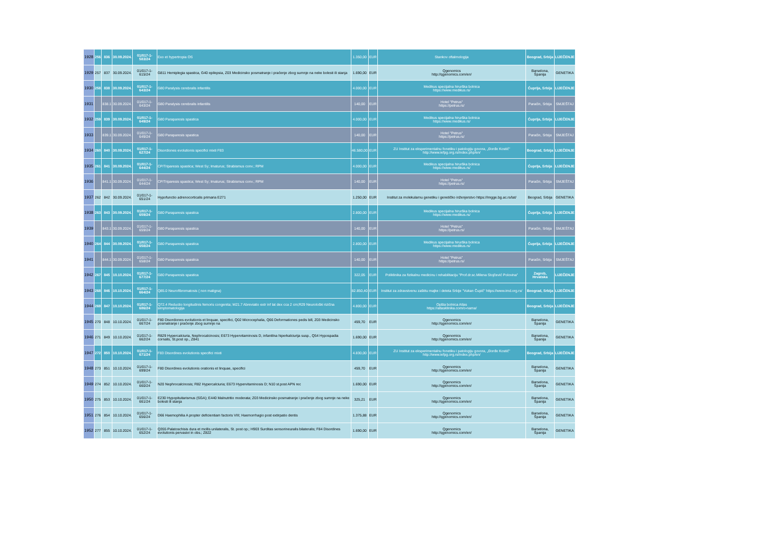| 1928 | 256 | 836 | 30.09.2024. | 01/017-1-583/24 | Exo et hypertropia OS | 1.350,00 | EUR | Stankov oftalmologija | Beograd, Srbija | LIJEČENJE |
| 1929 | 257 | 837 | 30.09.2024. | 01/017-1-615/24 | G811 Hemiplegia spastica, G40 epilepsia, Z03 Medicinsko posmatranje i praćenje zbog sumnje na neke bolesti ili stanja | 1.690,00 | EUR | Qgenomics http://qgenomics.com/en/ | Barselona, Španija | GENETIKA |
| 1930 | 258 | 838 | 30.09.2024. | 01/017-1-643/24 | G80 Paralysis cerebralis infantilis | 4.000,00 | EUR | Medikus specijalna hirurška bolnica https://www.medikus.rs/ | Ćuprija, Srbija | LIJEČENJE |
| 1931 | | 838.1 | 30.09.2024. | 01/017-1-643/24 | G80 Paralysis cerebralis infantilis | 140,00 | EUR | Hotel "Petrus" https://petrus.rs/ | Paraćin, Srbija | SMJEŠTAJ |
| 1932 | 259 | 839 | 30.09.2024. | 01/017-1-649/24 | G80 Paraparesis spastica | 4.000,00 | EUR | Medikus specijalna hirurška bolnica https://www.medikus.rs/ | Ćuprija, Srbija | LIJEČENJE |
| 1933 | | 839.1 | 30.09.2024. | 01/017-1-649/24 | G80 Paraparesis spastica | 140,00 | EUR | Hotel "Petrus" https://petrus.rs/ | Paraćin, Srbija | SMJEŠTAJ |
| 1934 | 260 | 840 | 30.09.2024. | 01/017-1-627/24 | Disordiones evolutionis specifici mixti F83 | 46.580,00 | EUR | ZU Institut za eksperimentalnu fonetiku i patologiju govora, „Đorđe Kostić" http://www.iefpg.org.rs/index.php/en/ | Beograd, Srbija | LIJEČENJE |
| 1935 | 261 | 841 | 30.09.2024. | 01/017-1-644/24 | CP/Triparesis spastica; West Sy; Imaturus; Strabismus conv.; RPM | 4.000,00 | EUR | Medikus specijalna hirurška bolnica https://www.medikus.rs/ | Ćuprija, Srbija | LIJEČENJE |
| 1936 | | 841.1 | 30.09.2024. | 01/017-1-644/24 | CP/Triparesis spastica; West Sy; Imaturus; Strabismus conv.; RPM | 140,00 | EUR | Hotel "Petrus" https://petrus.rs/ | Paraćin, Srbija | SMJEŠTAJ |
| 1937 | 262 | 842 | 30.09.2024. | 01/017-1-651/24 | Hypofunctio adrenocorticalis primaria E271 | 1.250,00 | EUR | Institut za molekularnu genetiku i genetičko inženjerstvo https://imgge.bg.ac.rs/lat/ | Beograd, Srbija | GENETIKA |
| 1938 | 263 | 843 | 30.09.2024. | 01/017-1-659/24 | G80 Paraparesis spastica | 2.800,00 | EUR | Medikus specijalna hirurška bolnica https://www.medikus.rs/ | Ćuprija, Srbija | LIJEČENJE |
| 1939 | | 843.1 | 30.09.2024. | 01/017-1-659/24 | G80 Paraparesis spastica | 140,00 | EUR | Hotel "Petrus" https://petrus.rs/ | Paraćin, Srbija | SMJEŠTAJ |
| 1940 | 264 | 844 | 30.09.2024. | 01/017-1-658/24 | G80 Paraparesis spastica | 2.800,00 | EUR | Medikus specijalna hirurška bolnica https://www.medikus.rs/ | Ćuprija, Srbija | LIJEČENJE |
| 1941 | | 844.1 | 30.09.2024. | 01/017-1-658/24 | G80 Paraparesis spastica | 140,00 | EUR | Hotel "Petrus" https://petrus.rs/ | Paraćin, Srbija | SMJEŠTAJ |
| 1942 | 267 | 845 | 10.10.2024. | 01/017-1-677/24 | G80 Paraparesis spastica | 322,05 | EUR | Poliklinika za fizikalnu medicinu i rehabilitaciju "Prof.dr.sc.Milena Stojčević Polovina" | Zagreb, Hrvatska | LIJEČENJE |
| 1943 | 268 | 846 | 10.10.2024. | 01/017-1-664/24 | Q85.0 Neurofibromatosis ( non maligna) | 82.850,40 | EUR | Institut za zdravstvenu zaštitu majke i deteta Srbije "Vukan Čupić" https://www.imd.org.rs/ | Beograd, Srbija | LIJEČENJE |
| 1944 | 269 | 847 | 10.10.2024. | 01/017-1-686/24 | Q72.4 Reductio longitudinis femoris congenita; M21.7 Abreviatio extr inf lat dex cca 2 cm;R29 Neurološki rizična simptomatologija | 4.800,00 | EUR | Opšta bolnica Atlas https://atlasklinika.com/o-nama/ | Beograd, Srbija | LIJEČENJE |
| 1945 | 270 | 848 | 10.10.2024. | 01/017-1-667/24 | F80 Disordiones evolutionis et linquae, specifici, Q02 Microcephalia, Q66 Deformationes pedis bill, Z03 Medicinsko posmatranje i praćenje zbog sumnje na | 459,70 | EUR | Qgenomics http://qgenomics.com/en/ | Barselona, Španija | GENETIKA |
| 1946 | 271 | 849 | 10.10.2024. | 01/017-1-662/24 | R829 Hypercalciuria, Nephrocalcinosis; E673 Hypervitaminosis D, infantilna hiperkalciurija susp., Q54 Hypospadia cornalis, St.post op., Z841 | 1.690,00 | EUR | Qgenomics http://qgenomics.com/en/ | Barselona, Španija | GENETIKA |
| 1947 | 272 | 850 | 10.10.2024. | 01/017-1-671/24 | F83 Disordines evolutionis specifici mixti | 4.830,00 | EUR | ZU Institut za eksperimentalnu fonetiku i patologiju govora, „Đorđe Kostić" http://www.iefpg.org.rs/index.php/en/ | Beograd, Srbija | LIJEČENJE |
| 1948 | 273 | 851 | 10.10.2024. | 01/017-1-699/24 | F80 Disordines evolutionis orationis et linquae, specifici | 459,70 | EUR | Qgenomics http://qgenomics.com/en/ | Barselona, Španija | GENETIKA |
| 1949 | 274 | 852 | 10.10.2024. | 01/017-1-660/24 | N20 Nephrocalcinosis; R82 Hypercalciuria; E673 Hypervitaminosis D; N10 st.post APN rec | 1.690,00 | EUR | Qgenomics http://qgenomics.com/en/ | Barselona, Španija | GENETIKA |
| 1950 | 275 | 853 | 10.10.2024. | 01/017-1-661/24 | E230 Hypopituitarismus (SGA); E440 Malnutritio moderata; Z03 Medicinsko posmatranje i praćenje zbog sumnje na neke bolesti ili stanja | 325,21 | EUR | Qgenomics http://qgenomics.com/en/ | Barselona, Španija | GENETIKA |
| 1951 | 276 | 854 | 10.10.2024. | 01/017-1-656/24 | D66 Haemophilia A propter deficientiam factoris VIII; Haemorrhagio post extirpatio dentis | 1.375,88 | EUR | Qgenomics http://qgenomics.com/en/ | Barselona, Španija | GENETIKA |
| 1952 | 277 | 855 | 10.10.2024. | 01/017-1-652/24 | Q355 Palatoschisis dura et mollis unilateralis, St. post op.; H903 Surditas sensorineuralis bilateralis; F84 Disordines evolutionis pervasivi in obs.; Z822 | 1.690,00 | EUR | Qgenomics http://qgenomics.com/en/ | Barselona, Španija | GENETIKA |